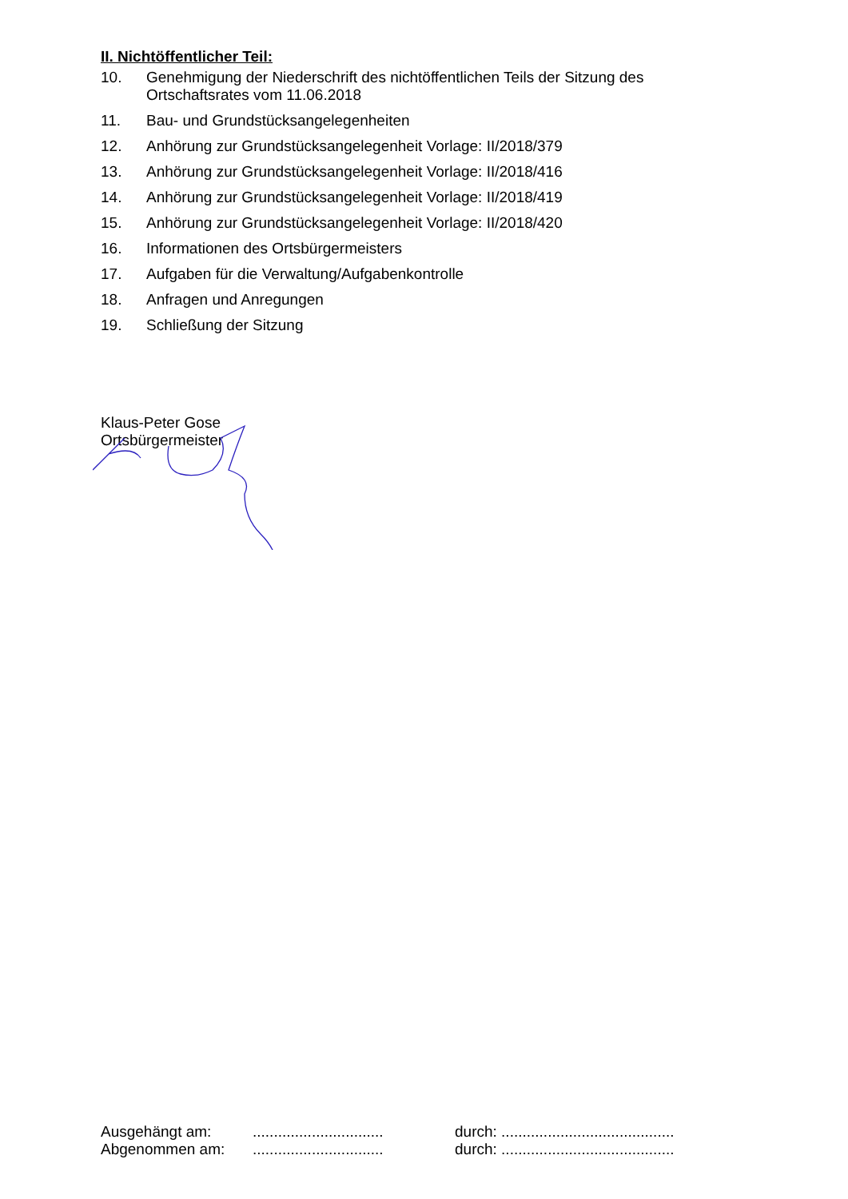II. Nichtöffentlicher Teil:
10. Genehmigung der Niederschrift des nichtöffentlichen Teils der Sitzung des Ortschaftsrates vom 11.06.2018
11. Bau- und Grundstücksangelegenheiten
12. Anhörung zur Grundstücksangelegenheit Vorlage: II/2018/379
13. Anhörung zur Grundstücksangelegenheit Vorlage: II/2018/416
14. Anhörung zur Grundstücksangelegenheit Vorlage: II/2018/419
15. Anhörung zur Grundstücksangelegenheit Vorlage: II/2018/420
16. Informationen des Ortsbürgermeisters
17. Aufgaben für die Verwaltung/Aufgabenkontrolle
18. Anfragen und Anregungen
19. Schließung der Sitzung
Klaus-Peter Gose
Ortsbürgermeister
Ausgehängt am:............................... durch: .........................................
Abgenommen am:............................... durch: .........................................